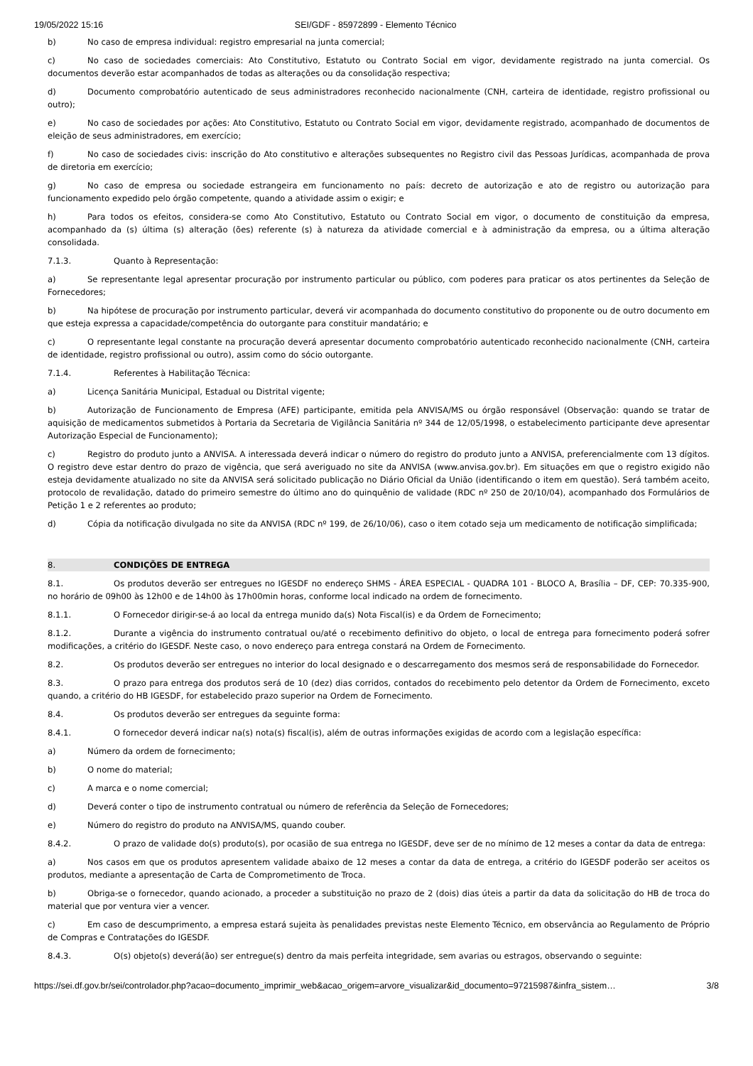19/05/2022 15:16 SEI/GDF - 85972899 - Elemento Técnico
b) No caso de empresa individual: registro empresarial na junta comercial;
c) No caso de sociedades comerciais: Ato Constitutivo, Estatuto ou Contrato Social em vigor, devidamente registrado na junta comercial. Os documentos deverão estar acompanhados de todas as alterações ou da consolidação respectiva;
d) Documento comprobatório autenticado de seus administradores reconhecido nacionalmente (CNH, carteira de identidade, registro profissional ou outro);
e) No caso de sociedades por ações: Ato Constitutivo, Estatuto ou Contrato Social em vigor, devidamente registrado, acompanhado de documentos de eleição de seus administradores, em exercício;
f) No caso de sociedades civis: inscrição do Ato constitutivo e alterações subsequentes no Registro civil das Pessoas Jurídicas, acompanhada de prova de diretoria em exercício;
g) No caso de empresa ou sociedade estrangeira em funcionamento no país: decreto de autorização e ato de registro ou autorização para funcionamento expedido pelo órgão competente, quando a atividade assim o exigir; e
h) Para todos os efeitos, considera-se como Ato Constitutivo, Estatuto ou Contrato Social em vigor, o documento de constituição da empresa, acompanhado da (s) última (s) alteração (ões) referente (s) à natureza da atividade comercial e à administração da empresa, ou a última alteração consolidada.
7.1.3. Quanto à Representação:
a) Se representante legal apresentar procuração por instrumento particular ou público, com poderes para praticar os atos pertinentes da Seleção de Fornecedores;
b) Na hipótese de procuração por instrumento particular, deverá vir acompanhada do documento constitutivo do proponente ou de outro documento em que esteja expressa a capacidade/competência do outorgante para constituir mandatário; e
c) O representante legal constante na procuração deverá apresentar documento comprobatório autenticado reconhecido nacionalmente (CNH, carteira de identidade, registro profissional ou outro), assim como do sócio outorgante.
7.1.4. Referentes à Habilitação Técnica:
a) Licença Sanitária Municipal, Estadual ou Distrital vigente;
b) Autorização de Funcionamento de Empresa (AFE) participante, emitida pela ANVISA/MS ou órgão responsável (Observação: quando se tratar de aquisição de medicamentos submetidos à Portaria da Secretaria de Vigilância Sanitária nº 344 de 12/05/1998, o estabelecimento participante deve apresentar Autorização Especial de Funcionamento);
c) Registro do produto junto a ANVISA. A interessada deverá indicar o número do registro do produto junto a ANVISA, preferencialmente com 13 dígitos. O registro deve estar dentro do prazo de vigência, que será averiguado no site da ANVISA (www.anvisa.gov.br). Em situações em que o registro exigido não esteja devidamente atualizado no site da ANVISA será solicitado publicação no Diário Oficial da União (identificando o item em questão). Será também aceito, protocolo de revalidação, datado do primeiro semestre do último ano do quinquênio de validade (RDC nº 250 de 20/10/04), acompanhado dos Formulários de Petição 1 e 2 referentes ao produto;
d) Cópia da notificação divulgada no site da ANVISA (RDC nº 199, de 26/10/06), caso o item cotado seja um medicamento de notificação simplificada;
8. CONDIÇÕES DE ENTREGA
8.1. Os produtos deverão ser entregues no IGESDF no endereço SHMS - ÁREA ESPECIAL - QUADRA 101 - BLOCO A, Brasília – DF, CEP: 70.335-900, no horário de 09h00 às 12h00 e de 14h00 às 17h00min horas, conforme local indicado na ordem de fornecimento.
8.1.1. O Fornecedor dirigir-se-á ao local da entrega munido da(s) Nota Fiscal(is) e da Ordem de Fornecimento;
8.1.2. Durante a vigência do instrumento contratual ou/até o recebimento definitivo do objeto, o local de entrega para fornecimento poderá sofrer modificações, a critério do IGESDF. Neste caso, o novo endereço para entrega constará na Ordem de Fornecimento.
8.2. Os produtos deverão ser entregues no interior do local designado e o descarregamento dos mesmos será de responsabilidade do Fornecedor.
8.3. O prazo para entrega dos produtos será de 10 (dez) dias corridos, contados do recebimento pelo detentor da Ordem de Fornecimento, exceto quando, a critério do HB IGESDF, for estabelecido prazo superior na Ordem de Fornecimento.
8.4. Os produtos deverão ser entregues da seguinte forma:
8.4.1. O fornecedor deverá indicar na(s) nota(s) fiscal(is), além de outras informações exigidas de acordo com a legislação específica:
a) Número da ordem de fornecimento;
b) O nome do material;
c) A marca e o nome comercial;
d) Deverá conter o tipo de instrumento contratual ou número de referência da Seleção de Fornecedores;
e) Número do registro do produto na ANVISA/MS, quando couber.
8.4.2. O prazo de validade do(s) produto(s), por ocasião de sua entrega no IGESDF, deve ser de no mínimo de 12 meses a contar da data de entrega:
a) Nos casos em que os produtos apresentem validade abaixo de 12 meses a contar da data de entrega, a critério do IGESDF poderão ser aceitos os produtos, mediante a apresentação de Carta de Comprometimento de Troca.
b) Obriga-se o fornecedor, quando acionado, a proceder a substituição no prazo de 2 (dois) dias úteis a partir da data da solicitação do HB de troca do material que por ventura vier a vencer.
c) Em caso de descumprimento, a empresa estará sujeita às penalidades previstas neste Elemento Técnico, em observância ao Regulamento de Próprio de Compras e Contratações do IGESDF.
8.4.3. O(s) objeto(s) deverá(ão) ser entregue(s) dentro da mais perfeita integridade, sem avarias ou estragos, observando o seguinte:
https://sei.df.gov.br/sei/controlador.php?acao=documento_imprimir_web&acao_origem=arvore_visualizar&id_documento=97215987&infra_sistem… 3/8